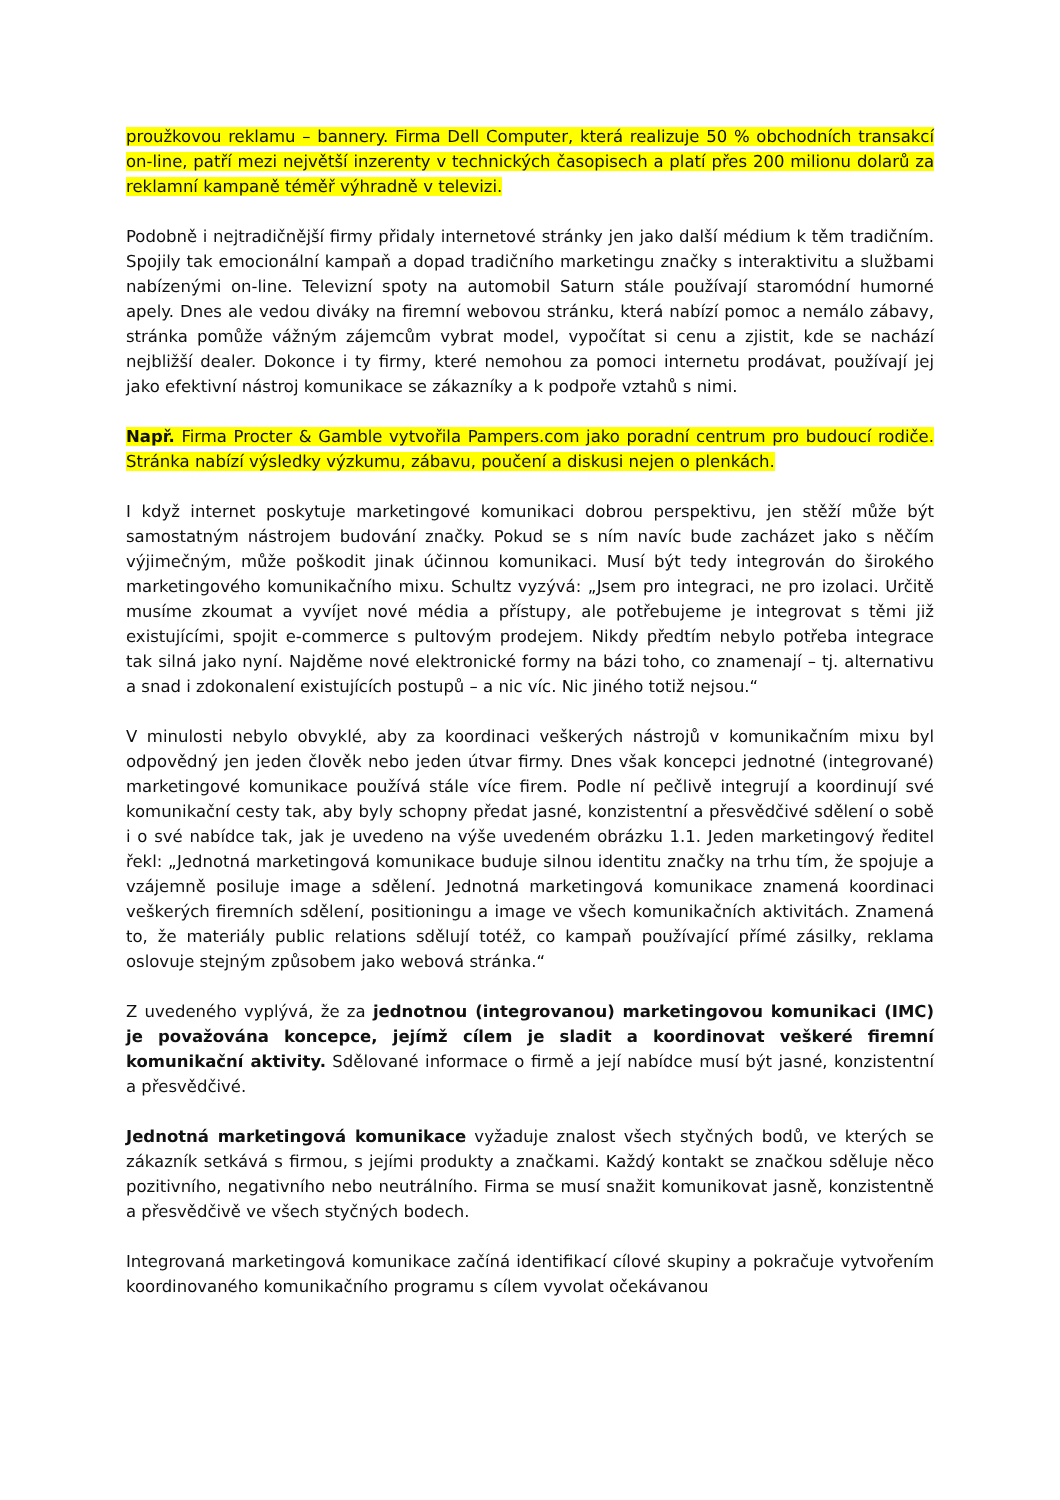proužkovou reklamu – bannery. Firma Dell Computer, která realizuje 50 % obchodních transakcí on-line, patří mezi největší inzerenty v technických časopisech a platí přes 200 milionu dolarů za reklamní kampaně téměř výhradně v televizi.
Podobně i nejtradičnější firmy přidaly internetové stránky jen jako další médium k těm tradičním. Spojily tak emocionální kampaň a dopad tradičního marketingu značky s interaktivitu a službami nabízenými on-line. Televizní spoty na automobil Saturn stále používají staromódní humorné apely. Dnes ale vedou diváky na firemní webovou stránku, která nabízí pomoc a nemálo zábavy, stránka pomůže vážným zájemcům vybrat model, vypočítat si cenu a zjistit, kde se nachází nejbližší dealer. Dokonce i ty firmy, které nemohou za pomoci internetu prodávat, používají jej jako efektivní nástroj komunikace se zákazníky a k podpoře vztahů s nimi.
Např. Firma Procter & Gamble vytvořila Pampers.com jako poradní centrum pro budoucí rodiče. Stránka nabízí výsledky výzkumu, zábavu, poučení a diskusi nejen o plenkách.
I když internet poskytuje marketingové komunikaci dobrou perspektivu, jen stěží může být samostatným nástrojem budování značky. Pokud se s ním navíc bude zacházet jako s něčím výjimečným, může poškodit jinak účinnou komunikaci. Musí být tedy integrován do širokého marketingového komunikačního mixu. Schultz vyzývá: „Jsem pro integraci, ne pro izolaci. Určitě musíme zkoumat a vyvíjet nové média a přístupy, ale potřebujeme je integrovat s těmi již existujícími, spojit e-commerce s pultovým prodejem. Nikdy předtím nebylo potřeba integrace tak silná jako nyní. Najděme nové elektronické formy na bázi toho, co znamenají – tj. alternativu a snad i zdokonalení existujících postupů – a nic víc. Nic jiného totiž nejsou.“
V minulosti nebylo obvyklé, aby za koordinaci veškerých nástrojů v komunikačním mixu byl odpovědný jen jeden člověk nebo jeden útvar firmy. Dnes však koncepci jednotné (integrované) marketingové komunikace používá stále více firem. Podle ní pečlivě integrují a koordinují své komunikační cesty tak, aby byly schopny předat jasné, konzistentní a přesvědčivé sdělení o sobě i o své nabídce tak, jak je uvedeno na výše uvedeném obrázku 1.1. Jeden marketingový ředitel řekl: „Jednotná marketingová komunikace buduje silnou identitu značky na trhu tím, že spojuje a vzájemně posiluje image a sdělení. Jednotná marketingová komunikace znamená koordinaci veškerých firemních sdělení, positioningu a image ve všech komunikačních aktivitách. Znamená to, že materiály public relations sdělují totéž, co kampaň používající přímé zásilky, reklama oslovuje stejným způsobem jako webová stránka.“
Z uvedeného vyplývá, že za jednotnou (integrovanou) marketingovou komunikaci (IMC) je považována koncepce, jejímž cílem je sladit a koordinovat veškeré firemní komunikační aktivity. Sdělované informace o firmě a její nabídce musí být jasné, konzistentní a přesvědčivé.
Jednotná marketingová komunikace vyžaduje znalost všech styčných bodů, ve kterých se zákazník setkává s firmou, s jejími produkty a značkami. Každý kontakt se značkou sděluje něco pozitivního, negativního nebo neutrálního. Firma se musí snažit komunikovat jasně, konzistentně a přesvědčivě ve všech styčných bodech.
Integrovaná marketingová komunikace začíná identifikací cílové skupiny a pokračuje vytvořením koordinovaného komunikačního programu s cílem vyvolat očekávanou